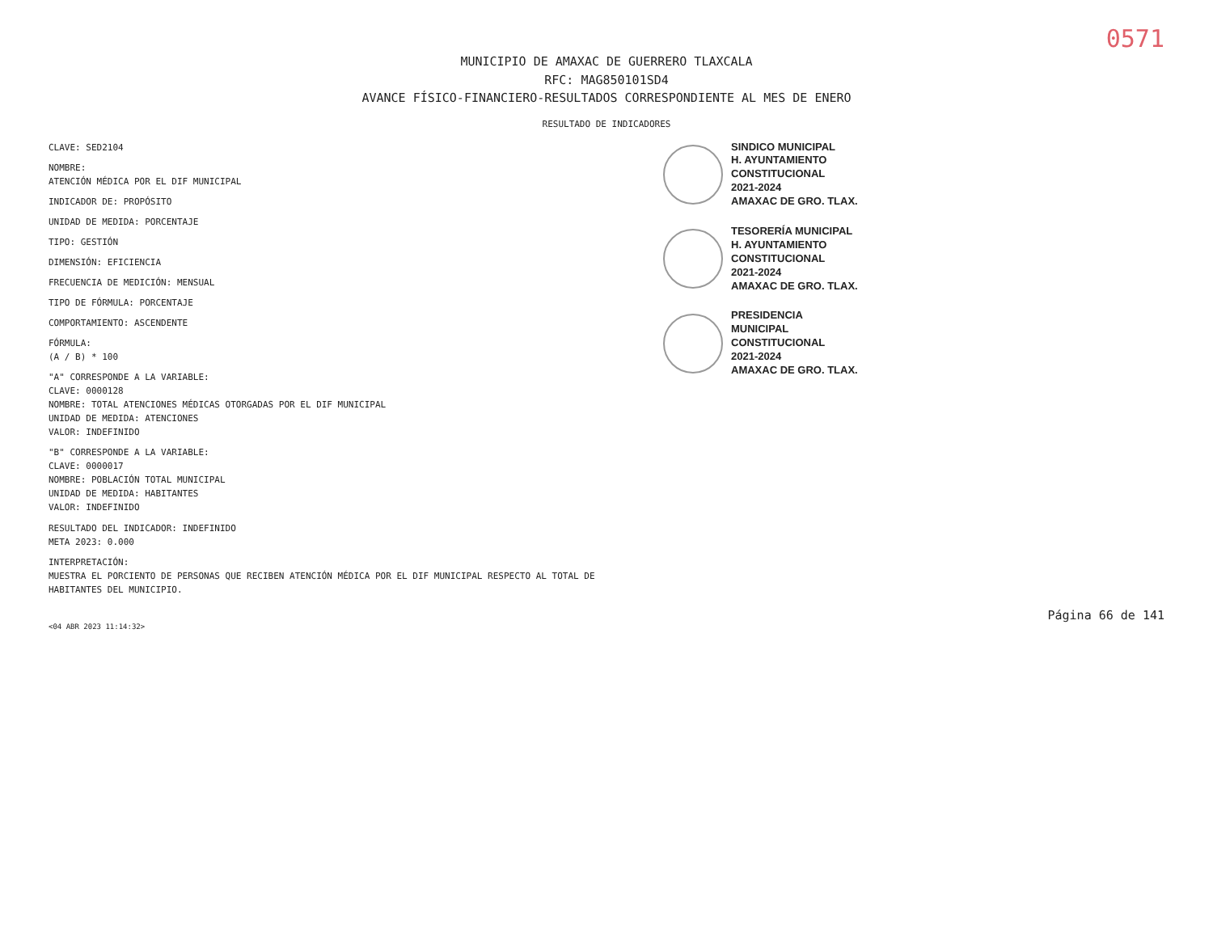0571
MUNICIPIO DE AMAXAC DE GUERRERO TLAXCALA
RFC: MAG850101SD4
AVANCE FÍSICO-FINANCIERO-RESULTADOS CORRESPONDIENTE AL MES DE ENERO
RESULTADO DE INDICADORES
CLAVE: SED2104
NOMBRE:
ATENCIÓN MÉDICA POR EL DIF MUNICIPAL
INDICADOR DE: PROPÓSITO
UNIDAD DE MEDIDA: PORCENTAJE
TIPO: GESTIÓN
DIMENSIÓN: EFICIENCIA
FRECUENCIA DE MEDICIÓN: MENSUAL
TIPO DE FÓRMULA: PORCENTAJE
COMPORTAMIENTO: ASCENDENTE
FÓRMULA:
(A / B) * 100
"A" CORRESPONDE A LA VARIABLE:
CLAVE: 0000128
NOMBRE: TOTAL ATENCIONES MÉDICAS OTORGADAS POR EL DIF MUNICIPAL
UNIDAD DE MEDIDA: ATENCIONES
VALOR: INDEFINIDO
"B" CORRESPONDE A LA VARIABLE:
CLAVE: 0000017
NOMBRE: POBLACIÓN TOTAL MUNICIPAL
UNIDAD DE MEDIDA: HABITANTES
VALOR: INDEFINIDO
RESULTADO DEL INDICADOR: INDEFINIDO
META 2023: 0.000
INTERPRETACIÓN:
MUESTRA EL PORCIENTO DE PERSONAS QUE RECIBEN ATENCIÓN MÉDICA POR EL DIF MUNICIPAL RESPECTO AL TOTAL DE HABITANTES DEL MUNICIPIO.
SINDICO MUNICIPAL
H. AYUNTAMIENTO
CONSTITUCIONAL
2021-2024
AMAXAC DE GRO. TLAX.
TESORERÍA MUNICIPAL
H. AYUNTAMIENTO
CONSTITUCIONAL
2021-2024
AMAXAC DE GRO. TLAX.
PRESIDENCIA
MUNICIPAL
CONSTITUCIONAL
2021-2024
AMAXAC DE GRO. TLAX.
Página 66 de 141
<04 ABR 2023 11:14:32>